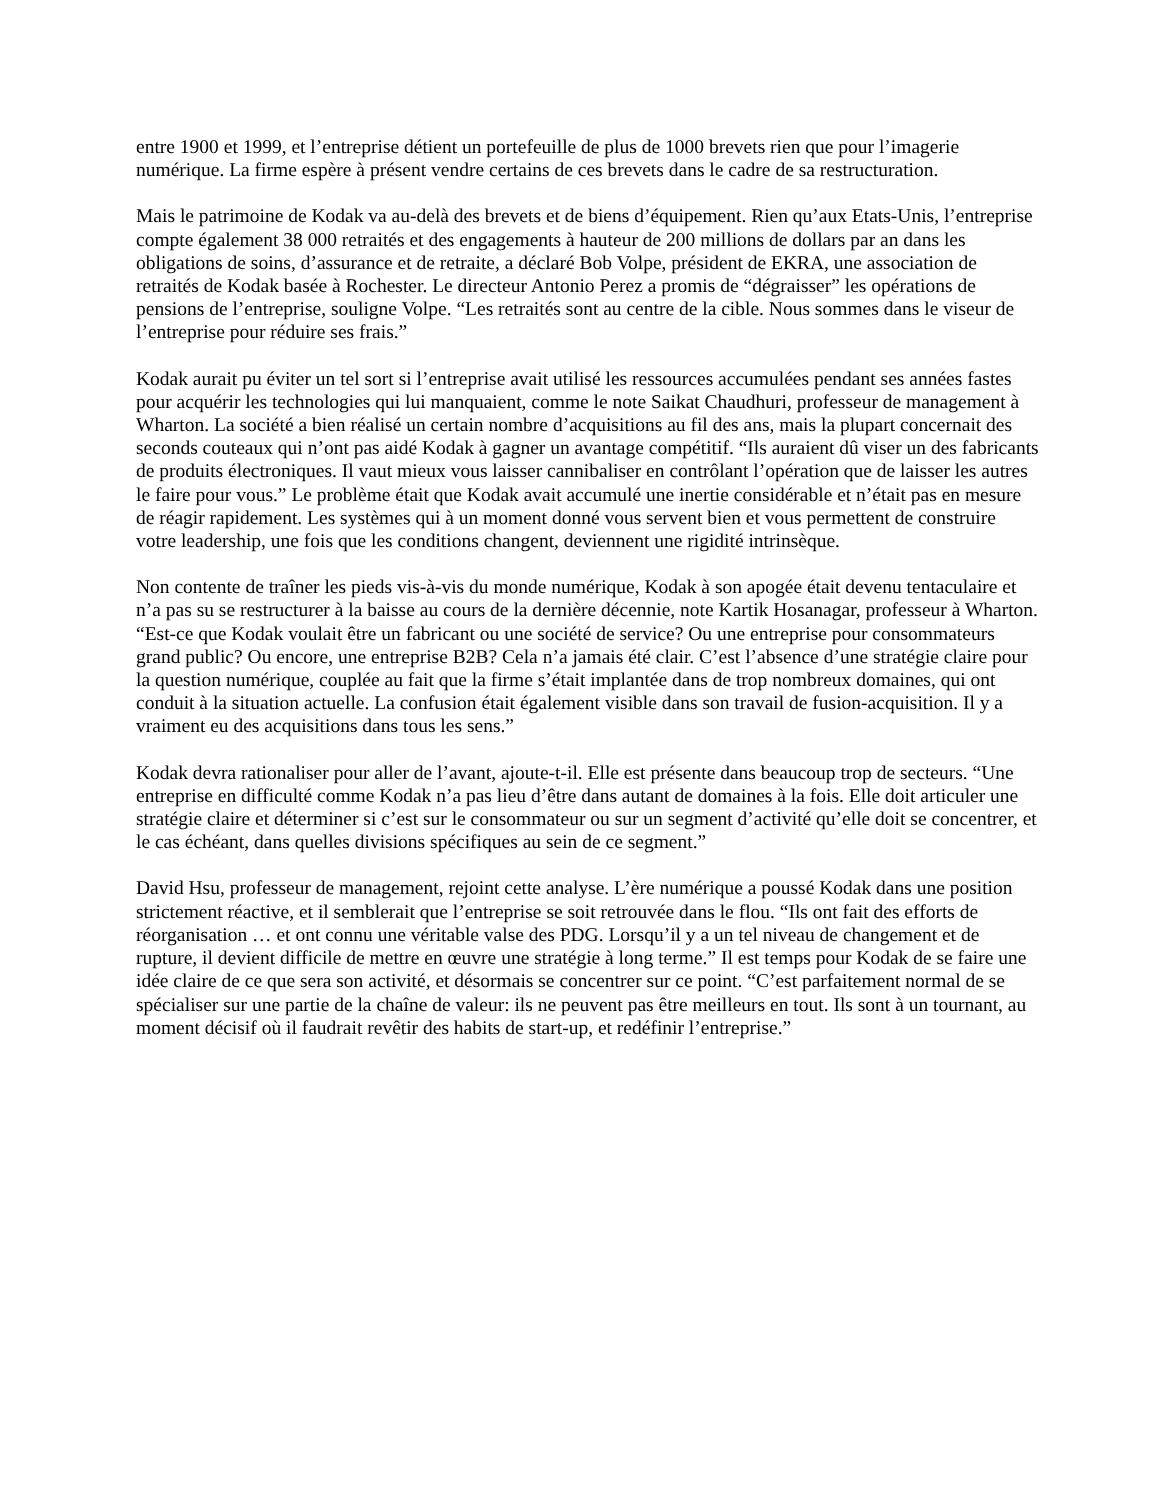entre 1900 et 1999, et l’entreprise détient un portefeuille de plus de 1000 brevets rien que pour l’imagerie numérique. La firme espère à présent vendre certains de ces brevets dans le cadre de sa restructuration.
Mais le patrimoine de Kodak va au-delà des brevets et de biens d’équipement. Rien qu’aux Etats-Unis, l’entreprise compte également 38 000 retraités et des engagements à hauteur de 200 millions de dollars par an dans les obligations de soins, d’assurance et de retraite, a déclaré Bob Volpe, président de EKRA, une association de retraités de Kodak basée à Rochester. Le directeur Antonio Perez a promis de “dégraisser” les opérations de pensions de l’entreprise, souligne Volpe. “Les retraités sont au centre de la cible. Nous sommes dans le viseur de l’entreprise pour réduire ses frais.”
Kodak aurait pu éviter un tel sort si l’entreprise avait utilisé les ressources accumulées pendant ses années fastes pour acquérir les technologies qui lui manquaient, comme le note Saikat Chaudhuri, professeur de management à Wharton. La société a bien réalisé un certain nombre d’acquisitions au fil des ans, mais la plupart concernait des seconds couteaux qui n’ont pas aidé Kodak à gagner un avantage compétitif. “Ils auraient dû viser un des fabricants de produits électroniques. Il vaut mieux vous laisser cannibaliser en contrôlant l’opération que de laisser les autres le faire pour vous.” Le problème était que Kodak avait accumulé une inertie considérable et n’était pas en mesure de réagir rapidement. Les systèmes qui à un moment donné vous servent bien et vous permettent de construire votre leadership, une fois que les conditions changent, deviennent une rigidité intrinsèque.
Non contente de traîner les pieds vis-à-vis du monde numérique, Kodak à son apogée était devenu tentaculaire et n’a pas su se restructurer à la baisse au cours de la dernière décennie, note Kartik Hosanagar, professeur à Wharton. “Est-ce que Kodak voulait être un fabricant ou une société de service? Ou une entreprise pour consommateurs grand public? Ou encore, une entreprise B2B? Cela n’a jamais été clair. C’est l’absence d’une stratégie claire pour la question numérique, couplée au fait que la firme s’était implantée dans de trop nombreux domaines, qui ont conduit à la situation actuelle. La confusion était également visible dans son travail de fusion-acquisition. Il y a vraiment eu des acquisitions dans tous les sens.”
Kodak devra rationaliser pour aller de l’avant, ajoute-t-il. Elle est présente dans beaucoup trop de secteurs. “Une entreprise en difficulté comme Kodak n’a pas lieu d’être dans autant de domaines à la fois. Elle doit articuler une stratégie claire et déterminer si c’est sur le consommateur ou sur un segment d’activité qu’elle doit se concentrer, et le cas échéant, dans quelles divisions spécifiques au sein de ce segment.”
David Hsu, professeur de management, rejoint cette analyse. L’ère numérique a poussé Kodak dans une position strictement réactive, et il semblerait que l’entreprise se soit retrouvée dans le flou. “Ils ont fait des efforts de réorganisation … et ont connu une véritable valse des PDG. Lorsqu’il y a un tel niveau de changement et de rupture, il devient difficile de mettre en œuvre une stratégie à long terme.” Il est temps pour Kodak de se faire une idée claire de ce que sera son activité, et désormais se concentrer sur ce point. “C’est parfaitement normal de se spécialiser sur une partie de la chaîne de valeur: ils ne peuvent pas être meilleurs en tout. Ils sont à un tournant, au moment décisif où il faudrait revêtir des habits de start-up, et redéfinir l’entreprise.”